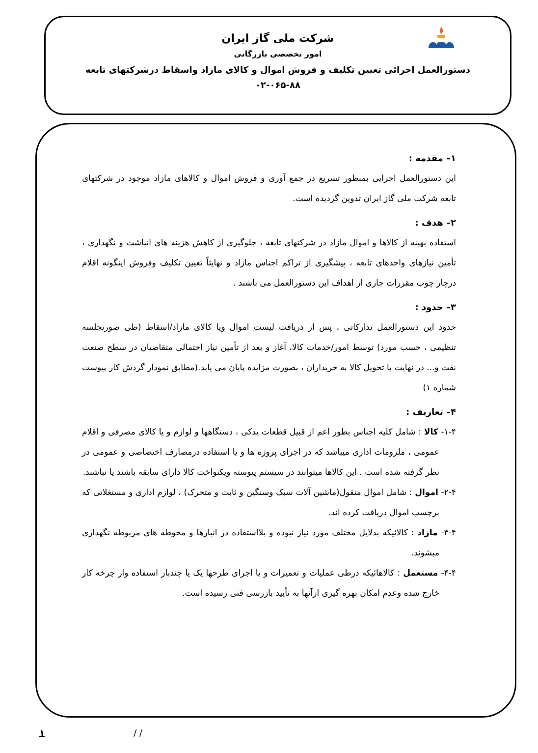شرکت ملی گاز ایران
امور تخصصی بازرگانی
دستورالعمل اجرائی تعیین تکلیف و فروش اموال و کالای مازاد واسقاط درشرکتهای تابعه
۰۲-۰۶۵-۸۸
۱– مقدمه :
این دستورالعمل اجرایی بمنظور تسریع در جمع آوری و فروش اموال و کالاهای مازاد موجود در شرکتهای تابعه شرکت ملی گاز ایران تدوین گردیده است.
۲– هدف :
استفاده بهینه از کالاها و اموال مازاد در شرکتهای تابعه ، جلوگیری از کاهش هزینه های انباشت و نگهداری ، تأمین نیازهای واحدهای تابعه ، پیشگیری از تراکم اجناس مازاد و نهایتاً تعیین تکلیف وفروش اینگونه اقلام درچار چوب مقررات جاری از اهداف این دستورالعمل می باشند .
۳– حدود :
حدود این دستورالعمل تدارکاتی ، پس از دریافت لیست اموال ویا کالای مازاد/اسقاط (طی صورتجلسه تنظیمی ، حسب مورد) توسط امور/خدمات کالا، آغاز و بعد از تأمین نیاز احتمالی متقاضیان در سطح صنعت نفت و... در نهایت با تحویل کالا به خریداران ، بصورت مزایده پایان می یابد.(مطابق نمودار گردش کار پیوست شماره ۱)
۴– تعاریف :
۱-۴- کالا : شامل کلیه اجناس بطور اعم از قبیل قطعات یدکی ، دستگاهها و لوازم و یا کالای مصرفی و اقلام عمومی ، ملزومات اداری میباشد که در اجرای پروژه ها و یا استفاده درمصارف اختصاصی و عمومی در نظر گرفته شده است . این کالاها میتوانند در سیستم پیوسته ویکنواخت کالا دارای سابقه باشند یا نباشند.
۲-۴- اموال : شامل اموال منقول(ماشین آلات سبک وسنگین و ثابت و متحرک) ، لوازم اداری و مستغلاتی که برچسب اموال دریافت کرده اند.
۳-۴- مازاد : کالائیکه بدلایل مختلف مورد نیاز نبوده و بلااستفاده در انبارها و محوطه های مربوطه نگهداری میشوند.
۴-۴- مستعمل : کالاهائیکه درطی عملیات و تعمیرات و یا اجرای طرحها یک یا چندبار استفاده واز چرخه کار خارج شده وعدم امکان بهره گیری ازآنها به تأیید بازرسی فنی رسیده است.
/ / ۱